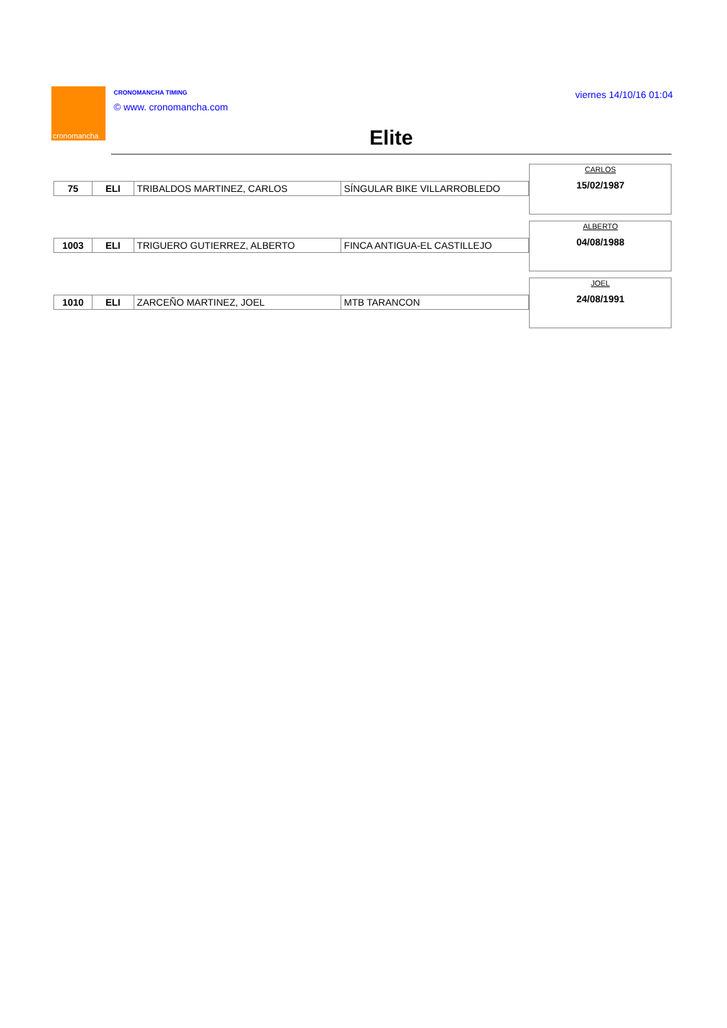cronomancha
CRONOMANCHA TIMING
© www. cronomancha.com
viernes 14/10/16 01:04
Elite
| 75 | ELI | TRIBALDOS MARTINEZ, CARLOS | SÍNGULAR BIKE VILLARROBLEDO |
CARLOS
15/02/1987
| 1003 | ELI | TRIGUERO GUTIERREZ, ALBERTO | FINCA ANTIGUA-EL CASTILLEJO |
ALBERTO
04/08/1988
| 1010 | ELI | ZARCEÑO MARTINEZ, JOEL | MTB TARANCON |
JOEL
24/08/1991